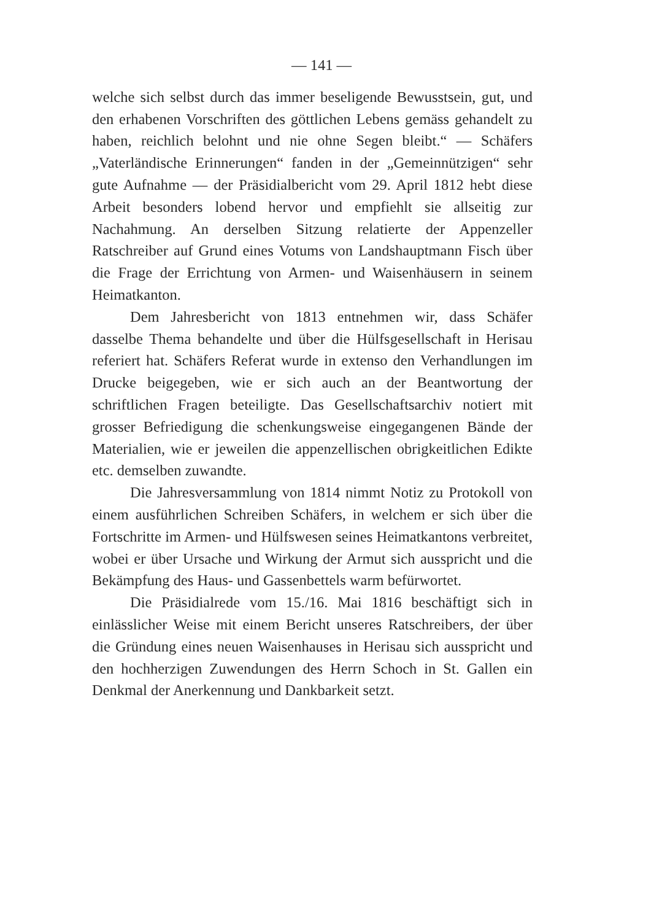— 141 —
welche sich selbst durch das immer beseligende Bewusstsein, gut, und den erhabenen Vorschriften des göttlichen Lebens gemäss gehandelt zu haben, reichlich belohnt und nie ohne Segen bleibt.“ — Schäfers „Vaterländische Erinnerungen“ fanden in der „Gemeinnützigen“ sehr gute Aufnahme — der Präsidialbericht vom 29. April 1812 hebt diese Arbeit besonders lobend hervor und empfiehlt sie allseitig zur Nachahmung. An derselben Sitzung relatierte der Appenzeller Ratschreiber auf Grund eines Votums von Landshauptmann Fisch über die Frage der Errichtung von Armen- und Waisenhäusern in seinem Heimatkanton.
Dem Jahresbericht von 1813 entnehmen wir, dass Schäfer dasselbe Thema behandelte und über die Hülfsgesellschaft in Herisau referiert hat. Schäfers Referat wurde in extenso den Verhandlungen im Drucke beigegeben, wie er sich auch an der Beantwortung der schriftlichen Fragen beteiligte. Das Gesellschaftsarchiv notiert mit grosser Befriedigung die schenkungsweise eingegangenen Bände der Materialien, wie er jeweilen die appenzellischen obrigkeitlichen Edikte etc. demselben zuwandte.
Die Jahresversammlung von 1814 nimmt Notiz zu Protokoll von einem ausführlichen Schreiben Schäfers, in welchem er sich über die Fortschritte im Armen- und Hülfswesen seines Heimatkantons verbreitet, wobei er über Ursache und Wirkung der Armut sich ausspricht und die Bekämpfung des Haus- und Gassenbettels warm befürwortet.
Die Präsidialrede vom 15./16. Mai 1816 beschäftigt sich in einlässlicher Weise mit einem Bericht unseres Ratschreibers, der über die Gründung eines neuen Waisenhauses in Herisau sich ausspricht und den hochherzigen Zuwendungen des Herrn Schoch in St. Gallen ein Denkmal der Anerkennung und Dankbarkeit setzt.